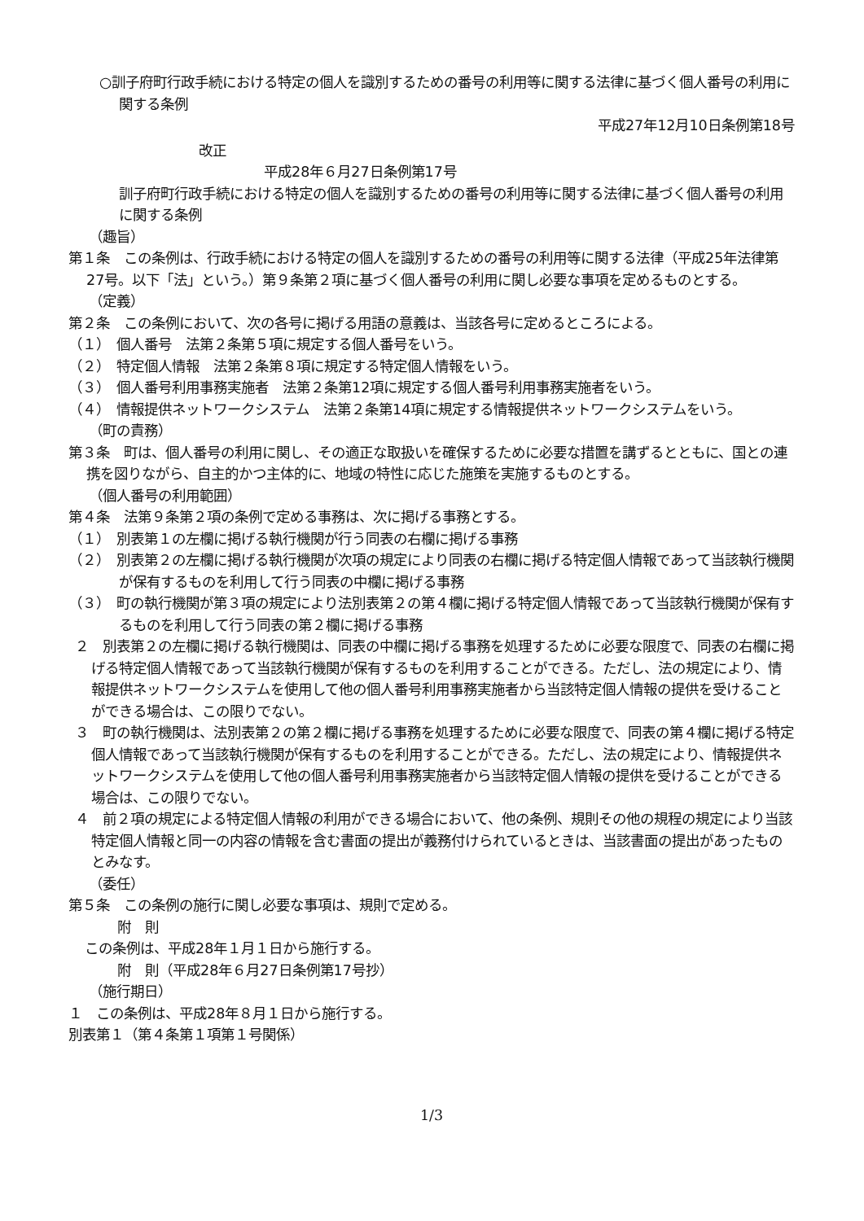○訓子府町行政手続における特定の個人を識別するための番号の利用等に関する法律に基づく個人番号の利用に関する条例
平成27年12月10日条例第18号
改正
平成28年６月27日条例第17号
訓子府町行政手続における特定の個人を識別するための番号の利用等に関する法律に基づく個人番号の利用に関する条例
（趣旨）
第１条　この条例は、行政手続における特定の個人を識別するための番号の利用等に関する法律（平成25年法律第27号。以下「法」という。）第９条第２項に基づく個人番号の利用に関し必要な事項を定めるものとする。
（定義）
第２条　この条例において、次の各号に掲げる用語の意義は、当該各号に定めるところによる。
（１）　個人番号　法第２条第５項に規定する個人番号をいう。
（２）　特定個人情報　法第２条第８項に規定する特定個人情報をいう。
（３）　個人番号利用事務実施者　法第２条第12項に規定する個人番号利用事務実施者をいう。
（４）　情報提供ネットワークシステム　法第２条第14項に規定する情報提供ネットワークシステムをいう。
（町の責務）
第３条　町は、個人番号の利用に関し、その適正な取扱いを確保するために必要な措置を講ずるとともに、国との連携を図りながら、自主的かつ主体的に、地域の特性に応じた施策を実施するものとする。
（個人番号の利用範囲）
第４条　法第９条第２項の条例で定める事務は、次に掲げる事務とする。
（１）　別表第１の左欄に掲げる執行機関が行う同表の右欄に掲げる事務
（２）　別表第２の左欄に掲げる執行機関が次項の規定により同表の右欄に掲げる特定個人情報であって当該執行機関が保有するものを利用して行う同表の中欄に掲げる事務
（３）　町の執行機関が第３項の規定により法別表第２の第４欄に掲げる特定個人情報であって当該執行機関が保有するものを利用して行う同表の第２欄に掲げる事務
２　別表第２の左欄に掲げる執行機関は、同表の中欄に掲げる事務を処理するために必要な限度で、同表の右欄に掲げる特定個人情報であって当該執行機関が保有するものを利用することができる。ただし、法の規定により、情報提供ネットワークシステムを使用して他の個人番号利用事務実施者から当該特定個人情報の提供を受けることができる場合は、この限りでない。
３　町の執行機関は、法別表第２の第２欄に掲げる事務を処理するために必要な限度で、同表の第４欄に掲げる特定個人情報であって当該執行機関が保有するものを利用することができる。ただし、法の規定により、情報提供ネットワークシステムを使用して他の個人番号利用事務実施者から当該特定個人情報の提供を受けることができる場合は、この限りでない。
４　前２項の規定による特定個人情報の利用ができる場合において、他の条例、規則その他の規程の規定により当該特定個人情報と同一の内容の情報を含む書面の提出が義務付けられているときは、当該書面の提出があったものとみなす。
（委任）
第５条　この条例の施行に関し必要な事項は、規則で定める。
附　則
この条例は、平成28年１月１日から施行する。
附　則（平成28年６月27日条例第17号抄）
（施行期日）
１　この条例は、平成28年８月１日から施行する。
別表第１（第４条第１項第１号関係）
1/3